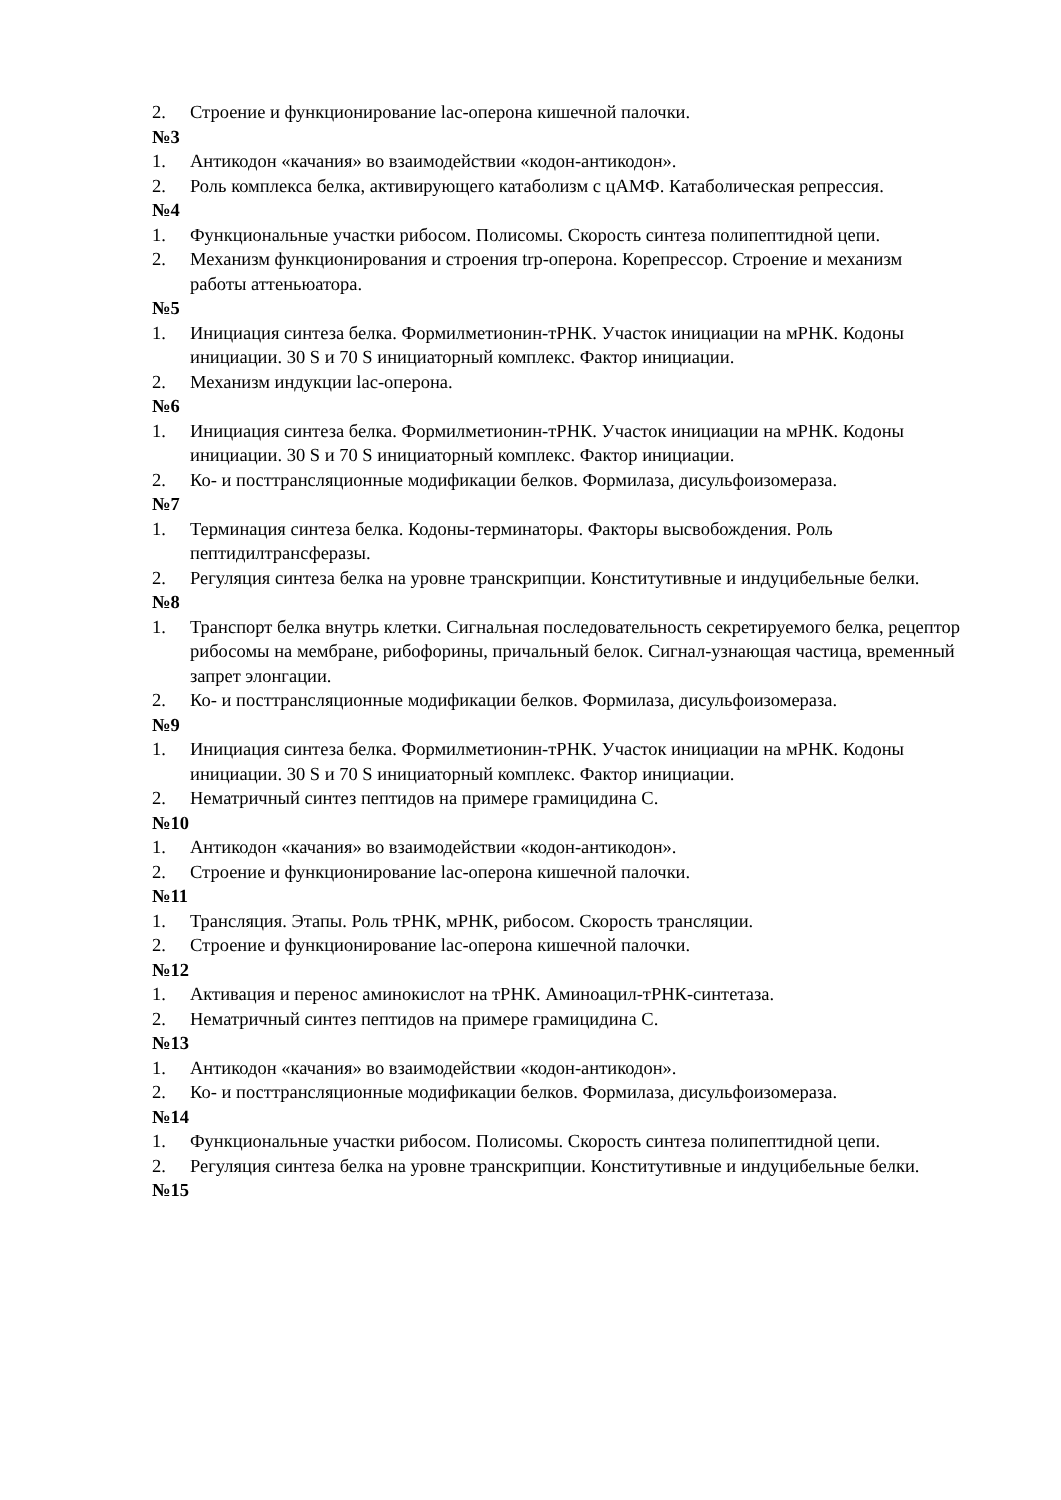2. Строение и функционирование lac-оперона кишечной палочки.
№3
1. Антикодон «качания» во взаимодействии «кодон-антикодон».
2. Роль комплекса белка, активирующего катаболизм с цАМФ. Катаболическая репрессия.
№4
1. Функциональные участки рибосом. Полисомы. Скорость синтеза полипептидной цепи.
2. Механизм функционирования и строения trp-оперона. Корепрессор. Строение и механизм работы аттеньюатора.
№5
1. Инициация синтеза белка. Формилметионин-тРНК. Участок инициации на мРНК. Кодоны инициации. 30 S и 70 S инициаторный комплекс. Фактор инициации.
2. Механизм индукции lac-оперона.
№6
1. Инициация синтеза белка. Формилметионин-тРНК. Участок инициации на мРНК. Кодоны инициации. 30 S и 70 S инициаторный комплекс. Фактор инициации.
2. Ко- и посттрансляционные модификации белков. Формилаза, дисульфоизомераза.
№7
1. Терминация синтеза белка. Кодоны-терминаторы. Факторы высвобождения. Роль пептидилтрансферазы.
2. Регуляция синтеза белка на уровне транскрипции. Конститутивные и индуцибельные белки.
№8
1. Транспорт белка внутрь клетки. Сигнальная последовательность секретируемого белка, рецептор рибосомы на мембране, рибофорины, причальный белок. Сигнал-узнающая частица, временный запрет элонгации.
2. Ко- и посттрансляционные модификации белков. Формилаза, дисульфоизомераза.
№9
1. Инициация синтеза белка. Формилметионин-тРНК. Участок инициации на мРНК. Кодоны инициации. 30 S и 70 S инициаторный комплекс. Фактор инициации.
2. Нематричный синтез пептидов на примере грамицидина С.
№10
1. Антикодон «качания» во взаимодействии «кодон-антикодон».
2. Строение и функционирование lac-оперона кишечной палочки.
№11
1. Трансляция. Этапы. Роль тРНК, мРНК, рибосом. Скорость трансляции.
2. Строение и функционирование lac-оперона кишечной палочки.
№12
1. Активация и перенос аминокислот на тРНК. Аминоацил-тРНК-синтетаза.
2. Нематричный синтез пептидов на примере грамицидина С.
№13
1. Антикодон «качания» во взаимодействии «кодон-антикодон».
2. Ко- и посттрансляционные модификации белков. Формилаза, дисульфоизомераза.
№14
1. Функциональные участки рибосом. Полисомы. Скорость синтеза полипептидной цепи.
2. Регуляция синтеза белка на уровне транскрипции. Конститутивные и индуцибельные белки.
№15